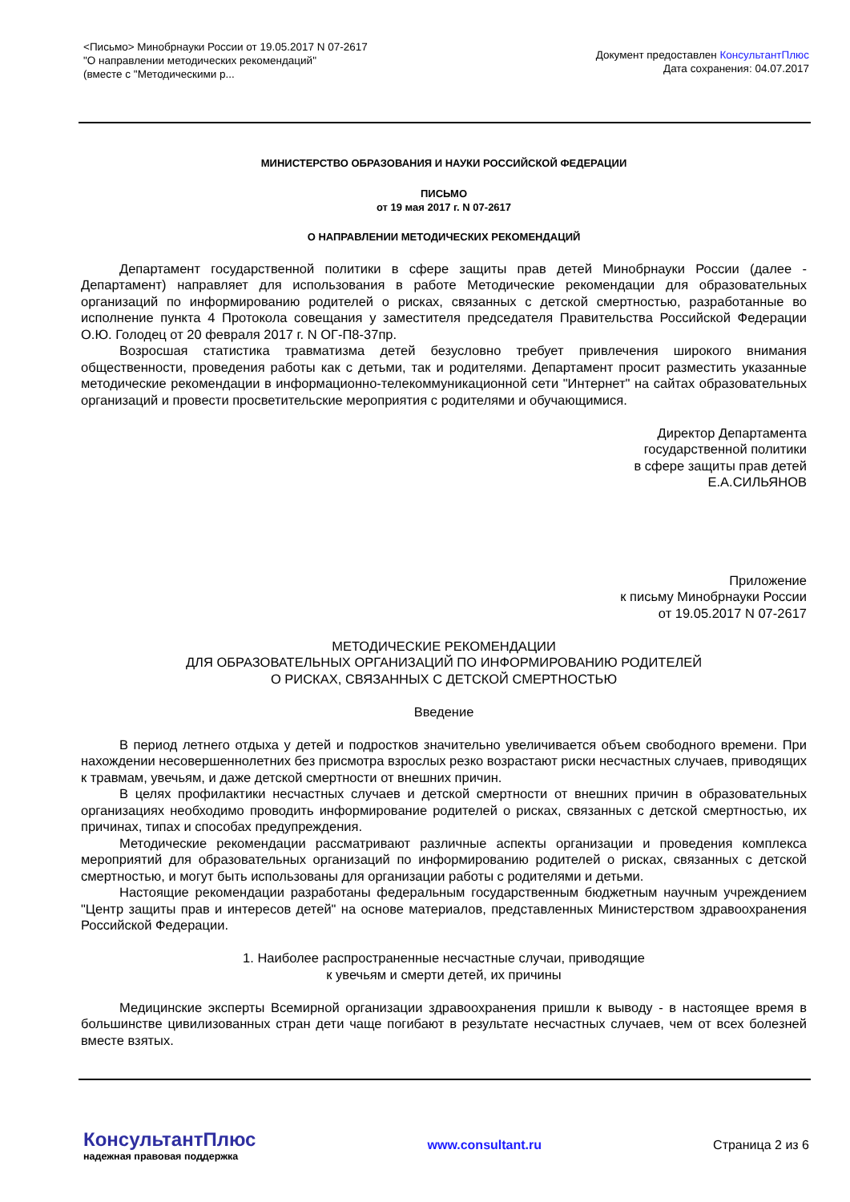<Письмо> Минобрнауки России от 19.05.2017 N 07-2617
"О направлении методических рекомендаций"
(вместе с "Методическими р...
Документ предоставлен КонсультантПлюс
Дата сохранения: 04.07.2017
МИНИСТЕРСТВО ОБРАЗОВАНИЯ И НАУКИ РОССИЙСКОЙ ФЕДЕРАЦИИ
ПИСЬМО
от 19 мая 2017 г. N 07-2617
О НАПРАВЛЕНИИ МЕТОДИЧЕСКИХ РЕКОМЕНДАЦИЙ
Департамент государственной политики в сфере защиты прав детей Минобрнауки России (далее - Департамент) направляет для использования в работе Методические рекомендации для образовательных организаций по информированию родителей о рисках, связанных с детской смертностью, разработанные во исполнение пункта 4 Протокола совещания у заместителя председателя Правительства Российской Федерации О.Ю. Голодец от 20 февраля 2017 г. N ОГ-П8-37пр.
Возросшая статистика травматизма детей безусловно требует привлечения широкого внимания общественности, проведения работы как с детьми, так и родителями. Департамент просит разместить указанные методические рекомендации в информационно-телекоммуникационной сети "Интернет" на сайтах образовательных организаций и провести просветительские мероприятия с родителями и обучающимися.
Директор Департамента
государственной политики
в сфере защиты прав детей
Е.А.СИЛЬЯНОВ
Приложение
к письму Минобрнауки России
от 19.05.2017 N 07-2617
МЕТОДИЧЕСКИЕ РЕКОМЕНДАЦИИ
ДЛЯ ОБРАЗОВАТЕЛЬНЫХ ОРГАНИЗАЦИЙ ПО ИНФОРМИРОВАНИЮ РОДИТЕЛЕЙ
О РИСКАХ, СВЯЗАННЫХ С ДЕТСКОЙ СМЕРТНОСТЬЮ
Введение
В период летнего отдыха у детей и подростков значительно увеличивается объем свободного времени. При нахождении несовершеннолетних без присмотра взрослых резко возрастают риски несчастных случаев, приводящих к травмам, увечьям, и даже детской смертности от внешних причин.
В целях профилактики несчастных случаев и детской смертности от внешних причин в образовательных организациях необходимо проводить информирование родителей о рисках, связанных с детской смертностью, их причинах, типах и способах предупреждения.
Методические рекомендации рассматривают различные аспекты организации и проведения комплекса мероприятий для образовательных организаций по информированию родителей о рисках, связанных с детской смертностью, и могут быть использованы для организации работы с родителями и детьми.
Настоящие рекомендации разработаны федеральным государственным бюджетным научным учреждением "Центр защиты прав и интересов детей" на основе материалов, представленных Министерством здравоохранения Российской Федерации.
1. Наиболее распространенные несчастные случаи, приводящие
к увечьям и смерти детей, их причины
Медицинские эксперты Всемирной организации здравоохранения пришли к выводу - в настоящее время в большинстве цивилизованных стран дети чаще погибают в результате несчастных случаев, чем от всех болезней вместе взятых.
КонсультантПлюс
надежная правовая поддержка
www.consultant.ru Страница 2 из 6